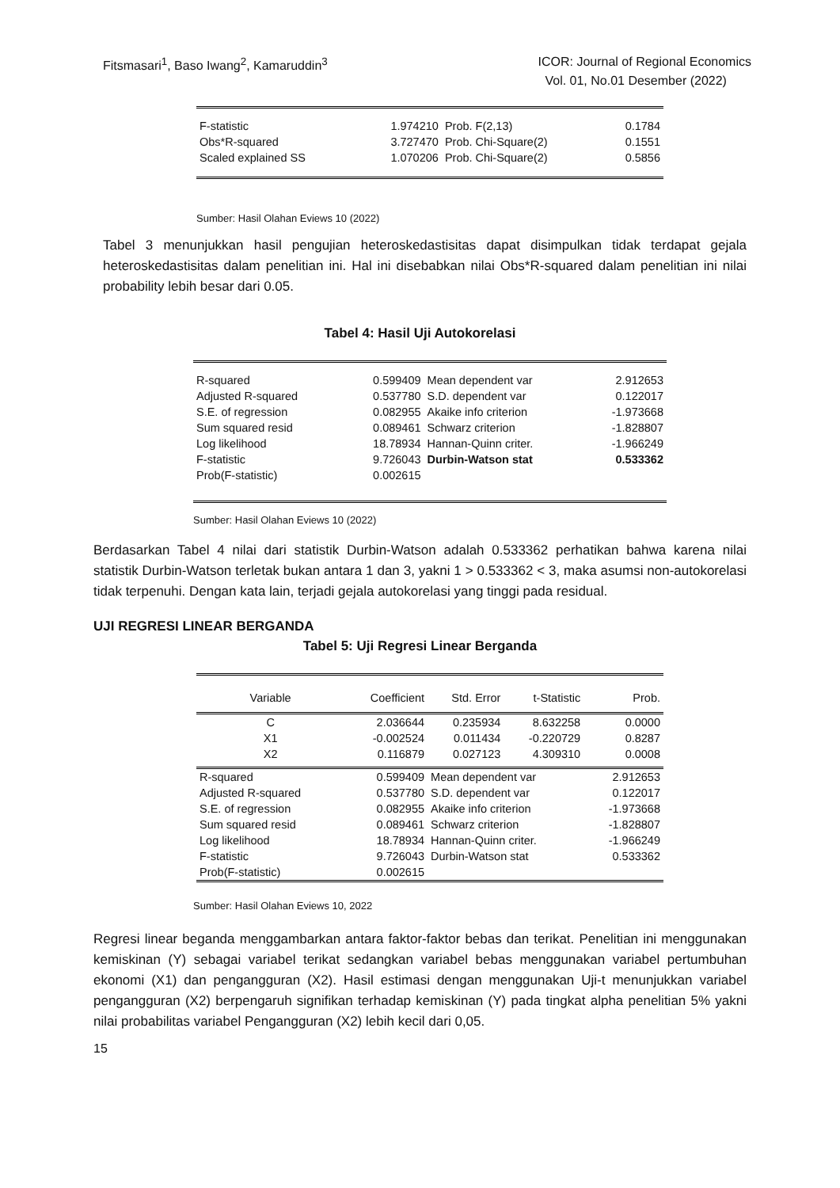Fitsmasari<sup>1</sup>, Baso Iwang<sup>2</sup>, Kamaruddin<sup>3</sup>
ICOR: Journal of Regional Economics
Vol. 01, No.01 Desember (2022)
| F-statistic | 1.974210 | Prob. F(2,13) | 0.1784 |
| Obs*R-squared | 3.727470 | Prob. Chi-Square(2) | 0.1551 |
| Scaled explained SS | 1.070206 | Prob. Chi-Square(2) | 0.5856 |
Sumber: Hasil Olahan Eviews 10 (2022)
Tabel 3 menunjukkan hasil pengujian heteroskedastisitas dapat disimpulkan tidak terdapat gejala heteroskedastisitas dalam penelitian ini. Hal ini disebabkan nilai Obs*R-squared dalam penelitian ini nilai probability lebih besar dari 0.05.
Tabel 4: Hasil Uji Autokorelasi
| R-squared | 0.599409 | Mean dependent var | 2.912653 |
| Adjusted R-squared | 0.537780 | S.D. dependent var | 0.122017 |
| S.E. of regression | 0.082955 | Akaike info criterion | -1.973668 |
| Sum squared resid | 0.089461 | Schwarz criterion | -1.828807 |
| Log likelihood | 18.78934 | Hannan-Quinn criter. | -1.966249 |
| F-statistic | 9.726043 | Durbin-Watson stat | 0.533362 |
| Prob(F-statistic) | 0.002615 | | |
Sumber: Hasil Olahan Eviews 10 (2022)
Berdasarkan Tabel 4 nilai dari statistik Durbin-Watson adalah 0.533362 perhatikan bahwa karena nilai statistik Durbin-Watson terletak bukan antara 1 dan 3, yakni 1 > 0.533362 < 3, maka asumsi non-autokorelasi tidak terpenuhi. Dengan kata lain, terjadi gejala autokorelasi yang tinggi pada residual.
UJI REGRESI LINEAR BERGANDA
Tabel 5: Uji Regresi Linear Berganda
| Variable | Coefficient | Std. Error | t-Statistic | Prob. |
| C | 2.036644 | 0.235934 | 8.632258 | 0.0000 |
| X1 | -0.002524 | 0.011434 | -0.220729 | 0.8287 |
| X2 | 0.116879 | 0.027123 | 4.309310 | 0.0008 |
| R-squared | 0.599409 | Mean dependent var | | 2.912653 |
| Adjusted R-squared | 0.537780 | S.D. dependent var | | 0.122017 |
| S.E. of regression | 0.082955 | Akaike info criterion | | -1.973668 |
| Sum squared resid | 0.089461 | Schwarz criterion | | -1.828807 |
| Log likelihood | 18.78934 | Hannan-Quinn criter. | | -1.966249 |
| F-statistic | 9.726043 | Durbin-Watson stat | | 0.533362 |
| Prob(F-statistic) | 0.002615 | | | |
Sumber: Hasil Olahan Eviews 10, 2022
Regresi linear beganda menggambarkan antara faktor-faktor bebas dan terikat. Penelitian ini menggunakan kemiskinan (Y) sebagai variabel terikat sedangkan variabel bebas menggunakan variabel pertumbuhan ekonomi (X1) dan pengangguran (X2). Hasil estimasi dengan menggunakan Uji-t menunjukkan variabel pengangguran (X2) berpengaruh signifikan terhadap kemiskinan (Y) pada tingkat alpha penelitian 5% yakni nilai probabilitas variabel Pengangguran (X2) lebih kecil dari 0,05.
15